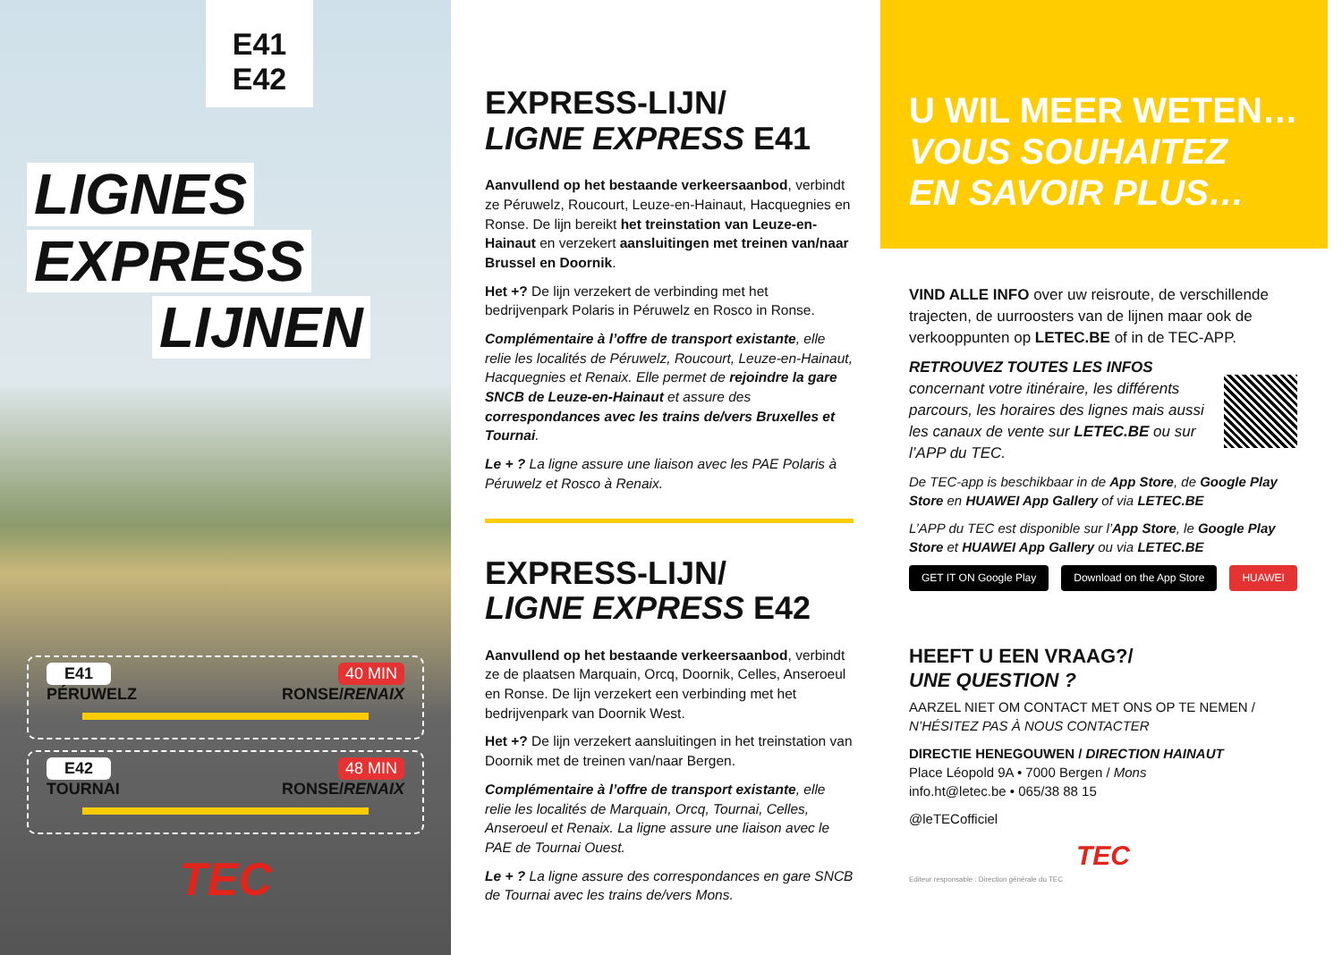E41
E42
LIGNES
EXPRESS
LIJNEN
E41 40 MIN
PÉRUWELZ RONSE/RENAIX
E42 48 MIN
TOURNAI RONSE/RENAIX
TEC
EXPRESS-LIJN/
LIGNE EXPRESS E41
Aanvullend op het bestaande verkeersaanbod, verbindt ze Péruwelz, Roucourt, Leuze-en-Hainaut, Hacquegnies en Ronse. De lijn bereikt het treinstation van Leuze-en-Hainaut en verzekert aansluitingen met treinen van/naar Brussel en Doornik.
Het +? De lijn verzekert de verbinding met het bedrijvenpark Polaris in Péruwelz en Rosco in Ronse.
Complémentaire à l’offre de transport existante, elle relie les localités de Péruwelz, Roucourt, Leuze-en-Hainaut, Hacquegnies et Renaix. Elle permet de rejoindre la gare SNCB de Leuze-en-Hainaut et assure des correspondances avec les trains de/vers Bruxelles et Tournai.
Le + ? La ligne assure une liaison avec les PAE Polaris à Péruwelz et Rosco à Renaix.
EXPRESS-LIJN/
LIGNE EXPRESS E42
Aanvullend op het bestaande verkeersaanbod, verbindt ze de plaatsen Marquain, Orcq, Doornik, Celles, Anseroeul en Ronse. De lijn verzekert een verbinding met het bedrijvenpark van Doornik West.
Het +? De lijn verzekert aansluitingen in het treinstation van Doornik met de treinen van/naar Bergen.
Complémentaire à l’offre de transport existante, elle relie les localités de Marquain, Orcq, Tournai, Celles, Anseroeul et Renaix. La ligne assure une liaison avec le PAE de Tournai Ouest.
Le + ? La ligne assure des correspondances en gare SNCB de Tournai avec les trains de/vers Mons.
U WIL MEER WETEN…
VOUS SOUHAITEZ
EN SAVOIR PLUS…
VIND ALLE INFO over uw reisroute, de verschillende trajecten, de uurroosters van de lijnen maar ook de verkooppunten op LETEC.BE of in de TEC-APP.
RETROUVEZ TOUTES LES INFOS concernant votre itinéraire, les différents parcours, les horaires des lignes mais aussi les canaux de vente sur LETEC.BE ou sur l’APP du TEC.
De TEC-app is beschikbaar in de App Store, de Google Play Store en HUAWEI App Gallery of via LETEC.BE
L’APP du TEC est disponible sur l’App Store, le Google Play Store et HUAWEI App Gallery ou via LETEC.BE
GET IT ON Google Play Download on the App Store HUAWEI
HEEFT U EEN VRAAG?/
UNE QUESTION ?
AARZEL NIET OM CONTACT MET ONS OP TE NEMEN / N’HÉSITEZ PAS À NOUS CONTACTER
DIRECTIE HENEGOUWEN / DIRECTION HAINAUT
Place Léopold 9A • 7000 Bergen / Mons
info.ht@letec.be • 065/38 88 15
@leTECofficiel
TEC
Editeur responsable : Direction générale du TEC